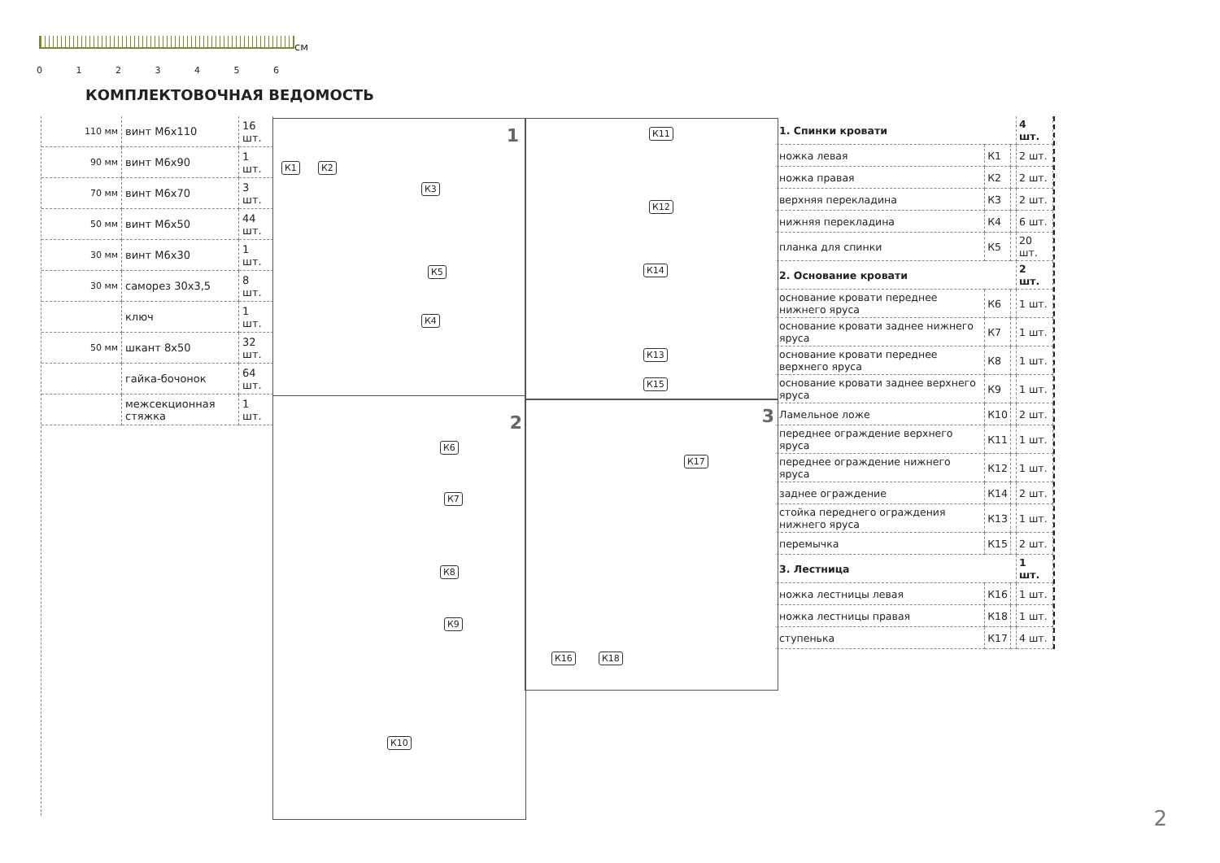см
0 1 2 3 4 5 6
КОМПЛЕКТОВОЧНАЯ ВЕДОМОСТЬ
| 110 мм | винт М6х110 | 16 шт. |
| 90 мм | винт М6х90 | 1 шт. |
| 70 мм | винт М6х70 | 3 шт. |
| 50 мм | винт М6х50 | 44 шт. |
| 30 мм | винт М6х30 | 1 шт. |
| 30 мм | саморез 30х3,5 | 8 шт. |
| | ключ | 1 шт. |
| 50 мм | шкант 8х50 | 32 шт. |
| | гайка-бочонок | 64 шт. |
| | межсекционная стяжка | 1 шт. |
1
К1 К2
К3
К5
К4
2
К6
К7
К8
К9
К10
К11
К12
К14
К13
К15
3
К16 К18
К17
| 1. Спинки кровати | | | 4 шт. |
| ножка левая | К1 | | 2 шт. |
| ножка правая | К2 | | 2 шт. |
| верхняя перекладина | К3 | | 2 шт. |
| нижняя перекладина | К4 | | 6 шт. |
| планка для спинки | К5 | | 20 шт. |
| 2. Основание кровати | | | 2 шт. |
| основание кровати переднее нижнего яруса | К6 | | 1 шт. |
| основание кровати заднее нижнего яруса | К7 | | 1 шт. |
| основание кровати переднее верхнего яруса | К8 | | 1 шт. |
| основание кровати заднее верхнего яруса | К9 | | 1 шт. |
| Ламельное ложе | К10 | | 2 шт. |
| переднее ограждение верхнего яруса | К11 | | 1 шт. |
| переднее ограждение нижнего яруса | К12 | | 1 шт. |
| заднее ограждение | К14 | | 2 шт. |
| стойка переднего ограждения нижнего яруса | К13 | | 1 шт. |
| перемычка | К15 | | 2 шт. |
| 3. Лестница | | | 1 шт. |
| ножка лестницы левая | К16 | | 1 шт. |
| ножка лестницы правая | К18 | | 1 шт. |
| ступенька | К17 | | 4 шт. |
2